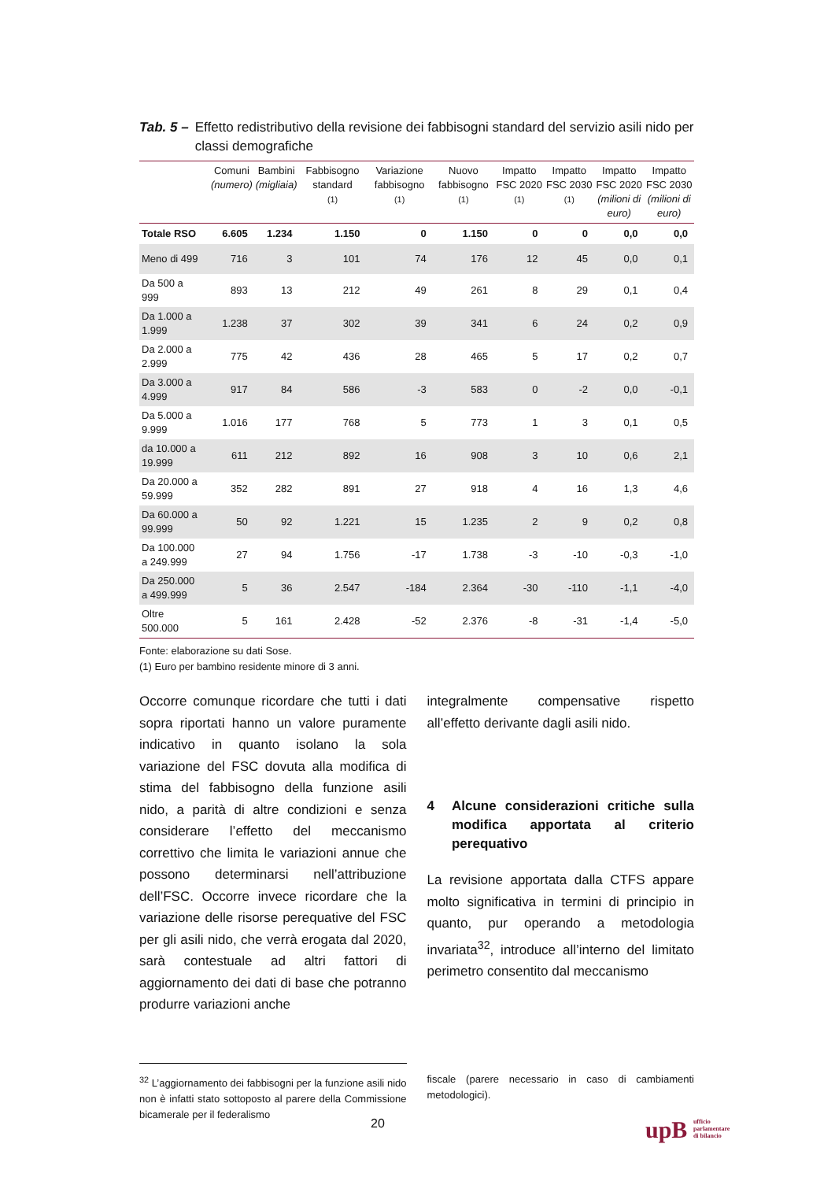Tab. 5 – Effetto redistributivo della revisione dei fabbisogni standard del servizio asili nido per classi demografiche
| | Comuni (numero) | Bambini (migliaia) | Fabbisogno standard <sup>(1)</sup> | Variazione fabbisogno <sup>(1)</sup> | Nuovo fabbisogno <sup>(1)</sup> | Impatto FSC 2020 <sup>(1)</sup> | Impatto FSC 2030 <sup>(1)</sup> | Impatto FSC 2020 (milioni di euro) | Impatto FSC 2030 (milioni di euro) |
| --- | --- | --- | --- | --- | --- | --- | --- | --- | --- |
| Totale RSO | 6.605 | 1.234 | 1.150 | 0 | 1.150 | 0 | 0 | 0,0 | 0,0 |
| Meno di 499 | 716 | 3 | 101 | 74 | 176 | 12 | 45 | 0,0 | 0,1 |
| Da 500 a 999 | 893 | 13 | 212 | 49 | 261 | 8 | 29 | 0,1 | 0,4 |
| Da 1.000 a 1.999 | 1.238 | 37 | 302 | 39 | 341 | 6 | 24 | 0,2 | 0,9 |
| Da 2.000 a 2.999 | 775 | 42 | 436 | 28 | 465 | 5 | 17 | 0,2 | 0,7 |
| Da 3.000 a 4.999 | 917 | 84 | 586 | -3 | 583 | 0 | -2 | 0,0 | -0,1 |
| Da 5.000 a 9.999 | 1.016 | 177 | 768 | 5 | 773 | 1 | 3 | 0,1 | 0,5 |
| da 10.000 a 19.999 | 611 | 212 | 892 | 16 | 908 | 3 | 10 | 0,6 | 2,1 |
| Da 20.000 a 59.999 | 352 | 282 | 891 | 27 | 918 | 4 | 16 | 1,3 | 4,6 |
| Da 60.000 a 99.999 | 50 | 92 | 1.221 | 15 | 1.235 | 2 | 9 | 0,2 | 0,8 |
| Da 100.000 a 249.999 | 27 | 94 | 1.756 | -17 | 1.738 | -3 | -10 | -0,3 | -1,0 |
| Da 250.000 a 499.999 | 5 | 36 | 2.547 | -184 | 2.364 | -30 | -110 | -1,1 | -4,0 |
| Oltre 500.000 | 5 | 161 | 2.428 | -52 | 2.376 | -8 | -31 | -1,4 | -5,0 |
Fonte: elaborazione su dati Sose.
(1) Euro per bambino residente minore di 3 anni.
Occorre comunque ricordare che tutti i dati sopra riportati hanno un valore puramente indicativo in quanto isolano la sola variazione del FSC dovuta alla modifica di stima del fabbisogno della funzione asili nido, a parità di altre condizioni e senza considerare l’effetto del meccanismo correttivo che limita le variazioni annue che possono determinarsi nell’attribuzione dell’FSC. Occorre invece ricordare che la variazione delle risorse perequative del FSC per gli asili nido, che verrà erogata dal 2020, sarà contestuale ad altri fattori di aggiornamento dei dati di base che potranno produrre variazioni anche
integralmente compensative rispetto all’effetto derivante dagli asili nido.
4 Alcune considerazioni critiche sulla modifica apportata al criterio perequativo
La revisione apportata dalla CTFS appare molto significativa in termini di principio in quanto, pur operando a metodologia invariata<sup>32</sup>, introduce all’interno del limitato perimetro consentito dal meccanismo
<sup>32</sup> L’aggiornamento dei fabbisogni per la funzione asili nido non è infatti stato sottoposto al parere della Commissione bicamerale per il federalismo
fiscale (parere necessario in caso di cambiamenti metodologici).
20
upB ufficio
parlamentare
di bilancio